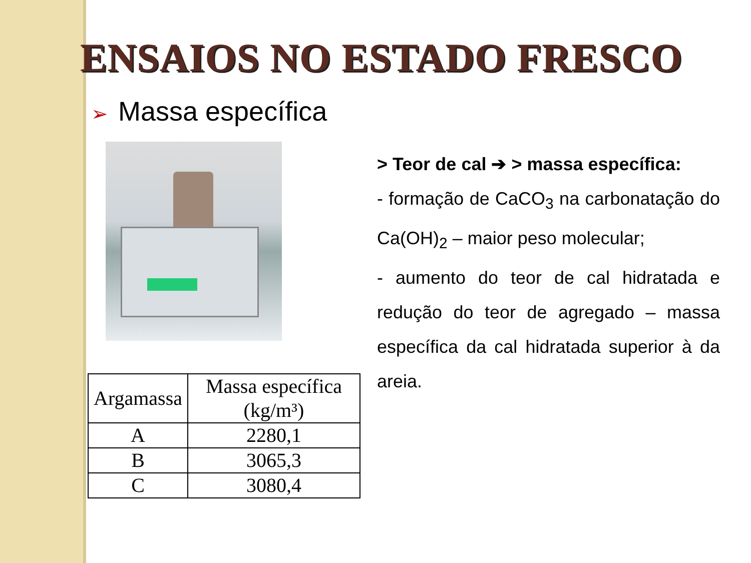ENSAIOS NO ESTADO FRESCO
➢ Massa específica
| Argamassa | Massa específica (kg/m³) |
| --- | --- |
| A | 2280,1 |
| B | 3065,3 |
| C | 3080,4 |
> Teor de cal ➔ > massa específica:
- formação de CaCO<sub>3</sub> na carbonatação do Ca(OH)<sub>2</sub> – maior peso molecular;
- aumento do teor de cal hidratada e redução do teor de agregado – massa específica da cal hidratada superior à da areia.